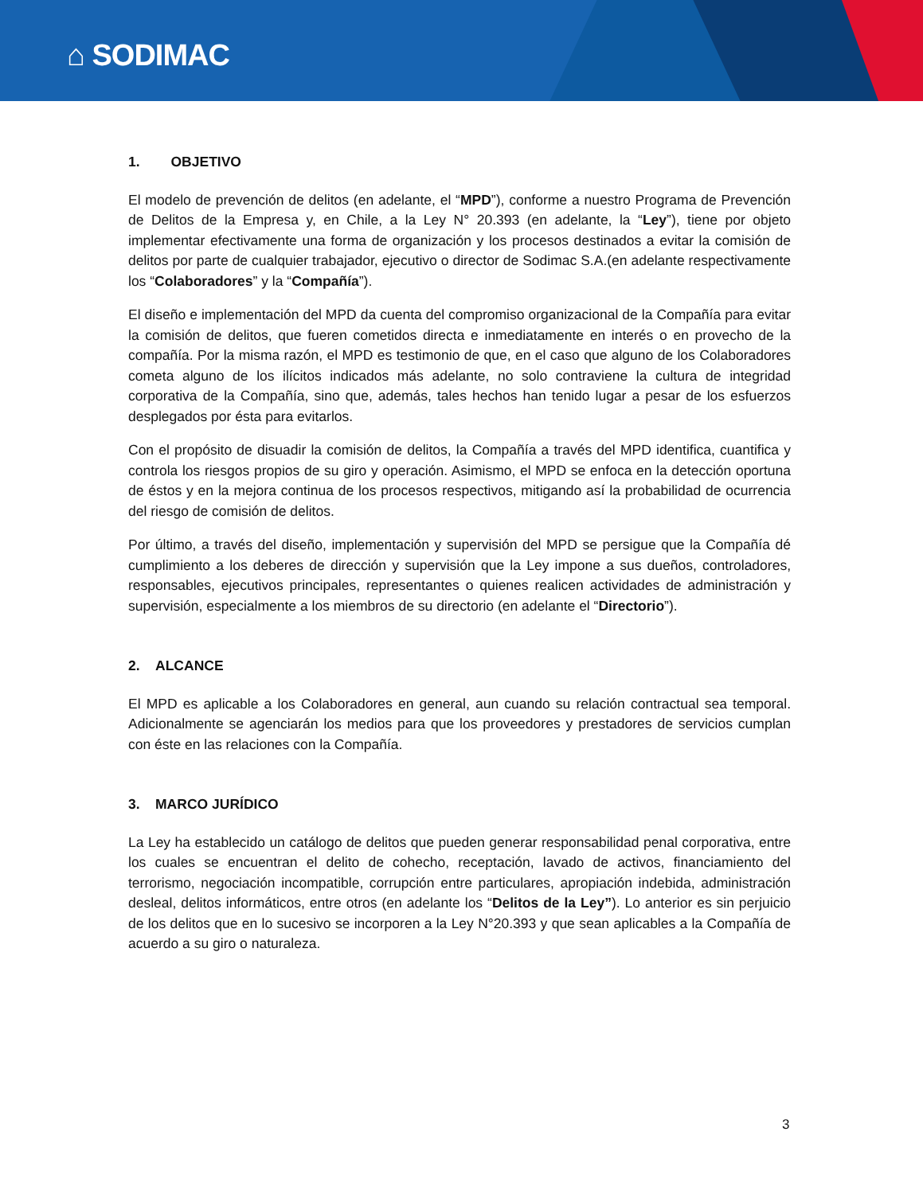⌂ SODIMAC
1. OBJETIVO
El modelo de prevención de delitos (en adelante, el “MPD”), conforme a nuestro Programa de Prevención de Delitos de la Empresa y, en Chile, a la Ley N° 20.393 (en adelante, la “Ley”), tiene por objeto implementar efectivamente una forma de organización y los procesos destinados a evitar la comisión de delitos por parte de cualquier trabajador, ejecutivo o director de Sodimac S.A.(en adelante respectivamente los “Colaboradores” y la “Compañía”).
El diseño e implementación del MPD da cuenta del compromiso organizacional de la Compañía para evitar la comisión de delitos, que fueren cometidos directa e inmediatamente en interés o en provecho de la compañía. Por la misma razón, el MPD es testimonio de que, en el caso que alguno de los Colaboradores cometa alguno de los ilícitos indicados más adelante, no solo contraviene la cultura de integridad corporativa de la Compañía, sino que, además, tales hechos han tenido lugar a pesar de los esfuerzos desplegados por ésta para evitarlos.
Con el propósito de disuadir la comisión de delitos, la Compañía a través del MPD identifica, cuantifica y controla los riesgos propios de su giro y operación. Asimismo, el MPD se enfoca en la detección oportuna de éstos y en la mejora continua de los procesos respectivos, mitigando así la probabilidad de ocurrencia del riesgo de comisión de delitos.
Por último, a través del diseño, implementación y supervisión del MPD se persigue que la Compañía dé cumplimiento a los deberes de dirección y supervisión que la Ley impone a sus dueños, controladores, responsables, ejecutivos principales, representantes o quienes realicen actividades de administración y supervisión, especialmente a los miembros de su directorio (en adelante el “Directorio”).
2. ALCANCE
El MPD es aplicable a los Colaboradores en general, aun cuando su relación contractual sea temporal. Adicionalmente se agenciarán los medios para que los proveedores y prestadores de servicios cumplan con éste en las relaciones con la Compañía.
3. MARCO JURÍDICO
La Ley ha establecido un catálogo de delitos que pueden generar responsabilidad penal corporativa, entre los cuales se encuentran el delito de cohecho, receptación, lavado de activos, financiamiento del terrorismo, negociación incompatible, corrupción entre particulares, apropiación indebida, administración desleal, delitos informáticos, entre otros (en adelante los “Delitos de la Ley”). Lo anterior es sin perjuicio de los delitos que en lo sucesivo se incorporen a la Ley N°20.393 y que sean aplicables a la Compañía de acuerdo a su giro o naturaleza.
3